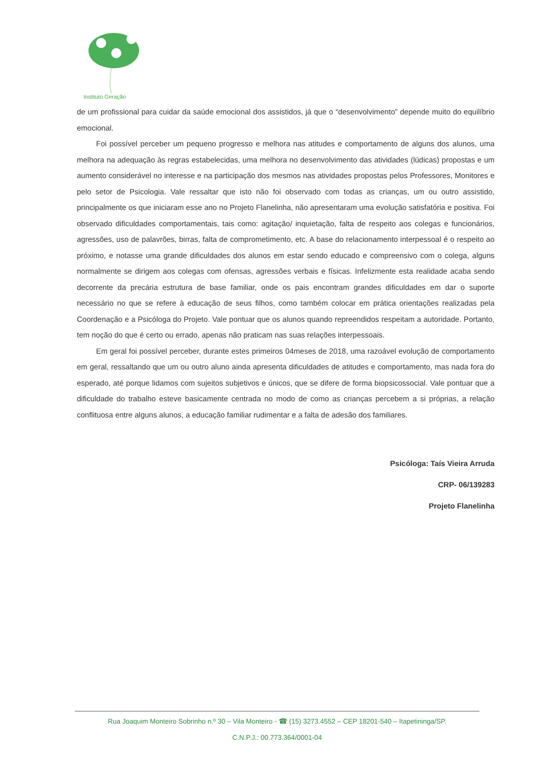Instituto Geração
de um profissional para cuidar da saúde emocional dos assistidos, já que o “desenvolvimento” depende muito do equilíbrio emocional.
Foi possível perceber um pequeno progresso e melhora nas atitudes e comportamento de alguns dos alunos, uma melhora na adequação às regras estabelecidas, uma melhora no desenvolvimento das atividades (lúdicas) propostas e um aumento considerável no interesse e na participação dos mesmos nas atividades propostas pelos Professores, Monitores e pelo setor de Psicologia. Vale ressaltar que isto não foi observado com todas as crianças, um ou outro assistido, principalmente os que iniciaram esse ano no Projeto Flanelinha, não apresentaram uma evolução satisfatória e positiva. Foi observado dificuldades comportamentais, tais como: agitação/ inquietação, falta de respeito aos colegas e funcionários, agressões, uso de palavrões, birras, falta de comprometimento, etc. A base do relacionamento interpessoal é o respeito ao próximo, e notasse uma grande dificuldades dos alunos em estar sendo educado e compreensivo com o colega, alguns normalmente se dirigem aos colegas com ofensas, agressões verbais e físicas. Infelizmente esta realidade acaba sendo decorrente da precária estrutura de base familiar, onde os pais encontram grandes dificuldades em dar o suporte necessário no que se refere à educação de seus filhos, como também colocar em prática orientações realizadas pela Coordenação e a Psicóloga do Projeto. Vale pontuar que os alunos quando repreendidos respeitam a autoridade. Portanto, tem noção do que é certo ou errado, apenas não praticam nas suas relações interpessoais.
Em geral foi possível perceber, durante estes primeiros 04meses de 2018, uma razoável evolução de comportamento em geral, ressaltando que um ou outro aluno ainda apresenta dificuldades de atitudes e comportamento, mas nada fora do esperado, até porque lidamos com sujeitos subjetivos e únicos, que se difere de forma biopsicossocial. Vale pontuar que a dificuldade do trabalho esteve basicamente centrada no modo de como as crianças percebem a si próprias, a relação conflituosa entre alguns alunos, a educação familiar rudimentar e a falta de adesão dos familiares.
Psicóloga: Taís Vieira Arruda
CRP- 06/139283
Projeto Flanelinha
Rua Joaquim Monteiro Sobrinho n.º 30 – Vila Monteiro - ☎ (15) 3273.4552 – CEP 18201-540 – Itapetininga/SP.
C.N.P.J.: 00.773.364/0001-04